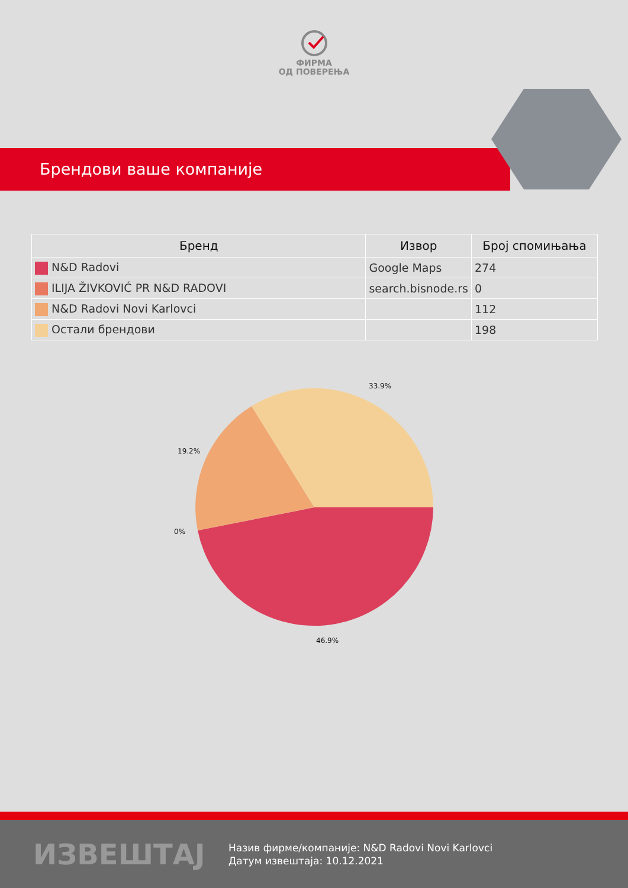ФИРМА
ОД ПОВЕРЕЊА
Брендови ваше компаније
| Бренд | Извор | Број спомињања |
| --- | --- | --- |
| N&D Radovi | Google Maps | 274 |
| ILIJA ŽIVKOVIĆ PR N&D RADOVI | search.bisnode.rs | 0 |
| N&D Radovi Novi Karlovci | | 112 |
| Остали брендови | | 198 |
33.9%
19.2%
0%
46.9%
ИЗВЕШТАЈ
Назив фирме/компаније: N&D Radovi Novi Karlovci
Датум извештаја: 10.12.2021